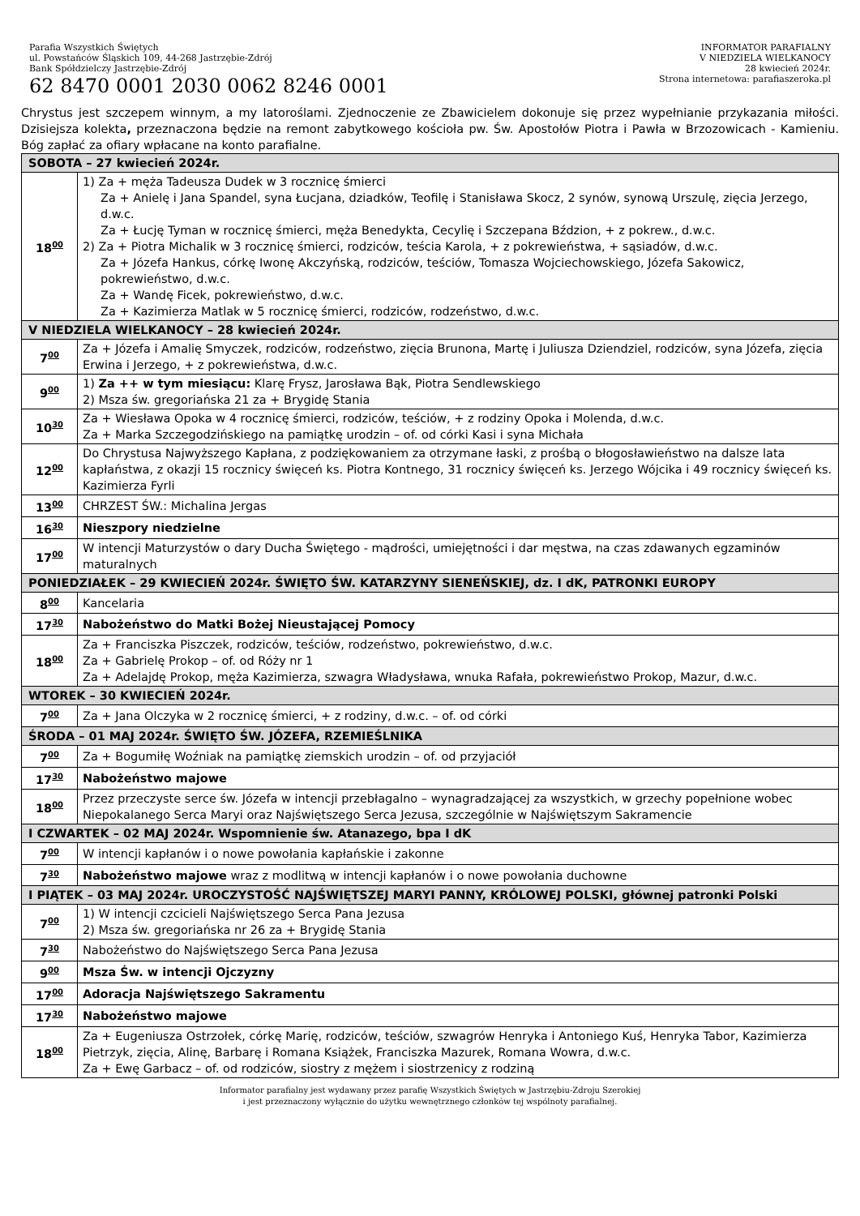Parafia Wszystkich Świętych
ul. Powstańców Śląskich 109, 44-268 Jastrzębie-Zdrój
Bank Spółdzielczy Jastrzębie-Zdrój
62 8470 0001 2030 0062 8246 0001
INFORMATOR PARAFIALNY
V NIEDZIELA WIELKANOCY
28 kwiecień 2024r.
Strona internetowa: parafiaszeroka.pl
Chrystus jest szczepem winnym, a my latoroślami. Zjednoczenie ze Zbawicielem dokonuje się przez wypełnianie przykazania miłości. Dzisiejsza kolekta, przeznaczona będzie na remont zabytkowego kościoła pw. Św. Apostołów Piotra i Pawła w Brzozowicach - Kamieniu. Bóg zapłać za ofiary wpłacane na konto parafialne.
| SOBOTA – 27 kwiecień 2024r. | |
| 18<sup>00</sup> | 1) Za + męża Tadeusza Dudek w 3 rocznicę śmierci Za + Anielę i Jana Spandel, syna Łucjana, dziadków, Teofilę i Stanisława Skocz, 2 synów, synową Urszulę, zięcia Jerzego, d.w.c. Za + Łucję Tyman w rocznicę śmierci, męża Benedykta, Cecylię i Szczepana Bździon, + z pokrew., d.w.c. 2) Za + Piotra Michalik w 3 rocznicę śmierci, rodziców, teścia Karola, + z pokrewieństwa, + sąsiadów, d.w.c. Za + Józefa Hankus, córkę Iwonę Akczyńską, rodziców, teściów, Tomasza Wojciechowskiego, Józefa Sakowicz, pokrewieństwo, d.w.c. Za + Wandę Ficek, pokrewieństwo, d.w.c. Za + Kazimierza Matlak w 5 rocznicę śmierci, rodziców, rodzeństwo, d.w.c. |
| V NIEDZIELA WIELKANOCY – 28 kwiecień 2024r. | |
| 7<sup>00</sup> | Za + Józefa i Amalię Smyczek, rodziców, rodzeństwo, zięcia Brunona, Martę i Juliusza Dziendziel, rodziców, syna Józefa, zięcia Erwina i Jerzego, + z pokrewieństwa, d.w.c. |
| 9<sup>00</sup> | 1) Za ++ w tym miesiącu: Klarę Frysz, Jarosława Bąk, Piotra Sendlewskiego 2) Msza św. gregoriańska 21 za + Brygidę Stania |
| 10<sup>30</sup> | Za + Wiesława Opoka w 4 rocznicę śmierci, rodziców, teściów, + z rodziny Opoka i Molenda, d.w.c. Za + Marka Szczegodzińskiego na pamiątkę urodzin – of. od córki Kasi i syna Michała |
| 12<sup>00</sup> | Do Chrystusa Najwyższego Kapłana, z podziękowaniem za otrzymane łaski, z prośbą o błogosławieństwo na dalsze lata kapłaństwa, z okazji 15 rocznicy święceń ks. Piotra Kontnego, 31 rocznicy święceń ks. Jerzego Wójcika i 49 rocznicy święceń ks. Kazimierza Fyrli |
| 13<sup>00</sup> | CHRZEST ŚW.: Michalina Jergas |
| 16<sup>30</sup> | Nieszpory niedzielne |
| 17<sup>00</sup> | W intencji Maturzystów o dary Ducha Świętego - mądrości, umiejętności i dar męstwa, na czas zdawanych egzaminów maturalnych |
| PONIEDZIAŁEK – 29 KWIECIEŃ 2024r. ŚWIĘTO ŚW. KATARZYNY SIENEŃSKIEJ, dz. I dK, PATRONKI EUROPY | |
| 8<sup>00</sup> | Kancelaria |
| 17<sup>30</sup> | Nabożeństwo do Matki Bożej Nieustającej Pomocy |
| 18<sup>00</sup> | Za + Franciszka Piszczek, rodziców, teściów, rodzeństwo, pokrewieństwo, d.w.c. Za + Gabrielę Prokop – of. od Róży nr 1 Za + Adelajdę Prokop, męża Kazimierza, szwagra Władysława, wnuka Rafała, pokrewieństwo Prokop, Mazur, d.w.c. |
| WTOREK – 30 KWIECIEŃ 2024r. | |
| 7<sup>00</sup> | Za + Jana Olczyka w 2 rocznicę śmierci, + z rodziny, d.w.c. – of. od córki |
| ŚRODA – 01 MAJ 2024r. ŚWIĘTO ŚW. JÓZEFA, RZEMIEŚLNIKA | |
| 7<sup>00</sup> | Za + Bogumiłę Woźniak na pamiątkę ziemskich urodzin – of. od przyjaciół |
| 17<sup>30</sup> | Nabożeństwo majowe |
| 18<sup>00</sup> | Przez przeczyste serce św. Józefa w intencji przebłagalno – wynagradzającej za wszystkich, w grzechy popełnione wobec Niepokalanego Serca Maryi oraz Najświętszego Serca Jezusa, szczególnie w Najświętszym Sakramencie |
| I CZWARTEK – 02 MAJ 2024r. Wspomnienie św. Atanazego, bpa I dK | |
| 7<sup>00</sup> | W intencji kapłanów i o nowe powołania kapłańskie i zakonne |
| 7<sup>30</sup> | Nabożeństwo majowe wraz z modlitwą w intencji kapłanów i o nowe powołania duchowne |
| I PIĄTEK – 03 MAJ 2024r. UROCZYSTOŚĆ NAJŚWIĘTSZEJ MARYI PANNY, KRÓLOWEJ POLSKI, głównej patronki Polski | |
| 7<sup>00</sup> | 1) W intencji czcicieli Najświętszego Serca Pana Jezusa 2) Msza św. gregoriańska nr 26 za + Brygidę Stania |
| 7<sup>30</sup> | Nabożeństwo do Najświętszego Serca Pana Jezusa |
| 9<sup>00</sup> | Msza Św. w intencji Ojczyzny |
| 17<sup>00</sup> | Adoracja Najświętszego Sakramentu |
| 17<sup>30</sup> | Nabożeństwo majowe |
| 18<sup>00</sup> | Za + Eugeniusza Ostrzołek, córkę Marię, rodziców, teściów, szwagrów Henryka i Antoniego Kuś, Henryka Tabor, Kazimierza Pietrzyk, zięcia, Alinę, Barbarę i Romana Książek, Franciszka Mazurek, Romana Wowra, d.w.c. Za + Ewę Garbacz – of. od rodziców, siostry z mężem i siostrzenicy z rodziną |
Informator parafialny jest wydawany przez parafię Wszystkich Świętych w Jastrzębiu-Zdroju Szerokiej
i jest przeznaczony wyłącznie do użytku wewnętrznego członków tej wspólnoty parafialnej.